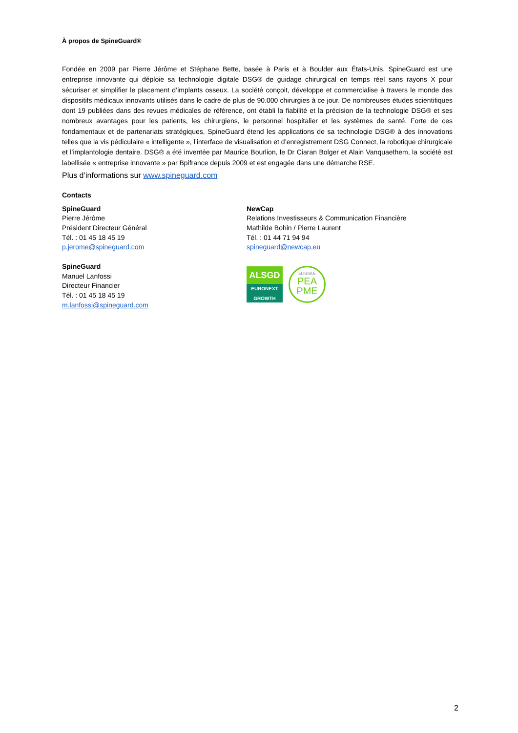À propos de SpineGuard®
Fondée en 2009 par Pierre Jérôme et Stéphane Bette, basée à Paris et à Boulder aux États-Unis, SpineGuard est une entreprise innovante qui déploie sa technologie digitale DSG® de guidage chirurgical en temps réel sans rayons X pour sécuriser et simplifier le placement d’implants osseux. La société conçoit, développe et commercialise à travers le monde des dispositifs médicaux innovants utilisés dans le cadre de plus de 90.000 chirurgies à ce jour. De nombreuses études scientifiques dont 19 publiées dans des revues médicales de référence, ont établi la fiabilité et la précision de la technologie DSG® et ses nombreux avantages pour les patients, les chirurgiens, le personnel hospitalier et les systèmes de santé. Forte de ces fondamentaux et de partenariats stratégiques, SpineGuard étend les applications de sa technologie DSG® à des innovations telles que la vis pédiculaire « intelligente », l’interface de visualisation et d’enregistrement DSG Connect, la robotique chirurgicale et l’implantologie dentaire. DSG® a été inventée par Maurice Bourlion, le Dr Ciaran Bolger et Alain Vanquaethem, la société est labellisée « entreprise innovante » par Bpifrance depuis 2009 et est engagée dans une démarche RSE.
Plus d’informations sur www.spineguard.com
Contacts
SpineGuard
Pierre Jérôme
Président Directeur Général
Tél. : 01 45 18 45 19
p.jerome@spineguard.com
SpineGuard
Manuel Lanfossi
Directeur Financier
Tél. : 01 45 18 45 19
m.lanfossi@spineguard.com
NewCap
Relations Investisseurs & Communication Financière
Mathilde Bohin / Pierre Laurent
Tél. : 01 44 71 94 94
spineguard@newcap.eu
ALSGD
EURONEXT
GROWTH
ELIGIBLE
PEA
PME
2